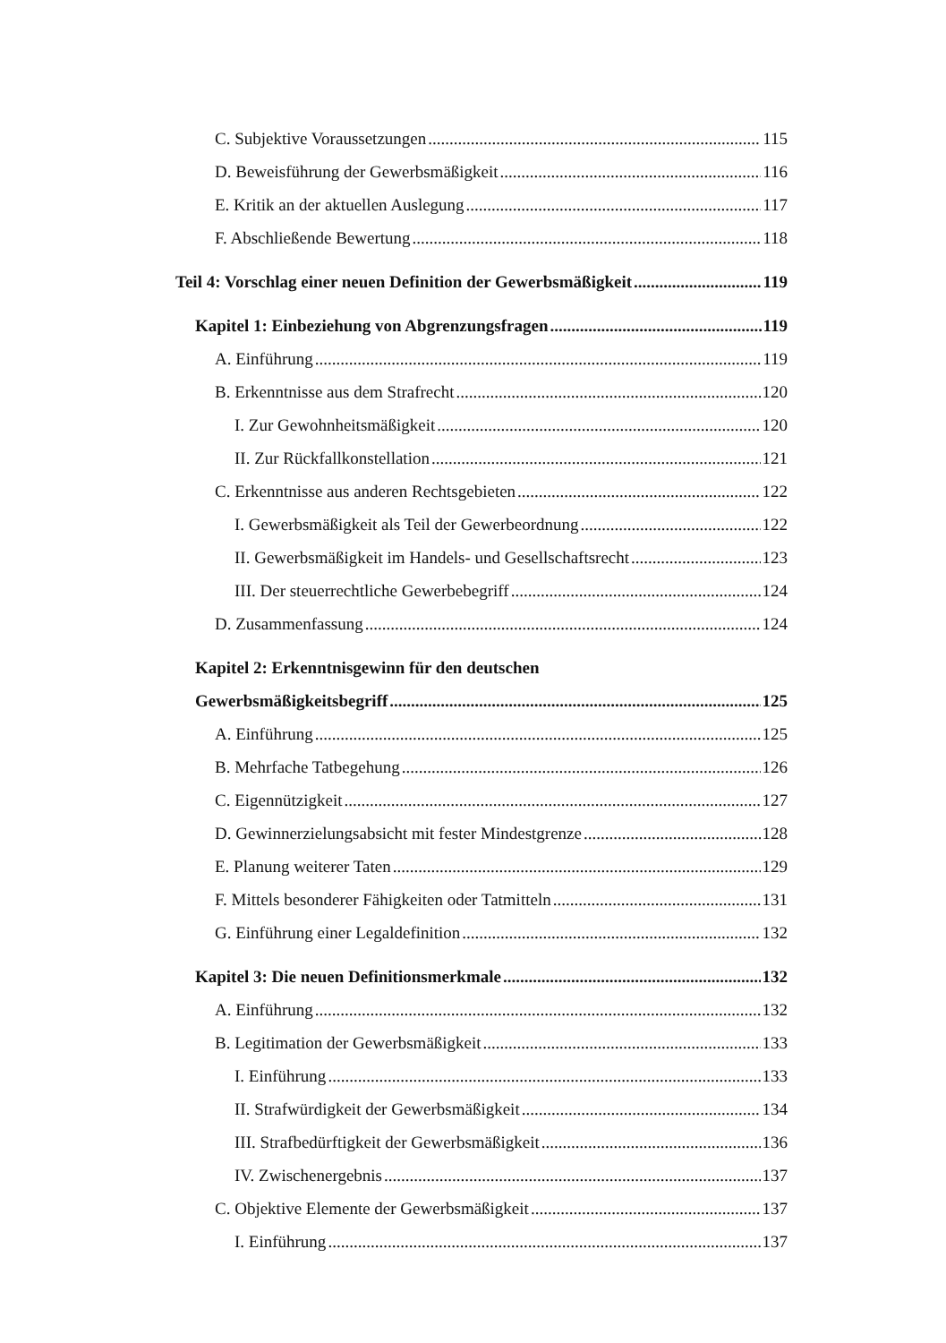C. Subjektive Voraussetzungen 115
D. Beweisführung der Gewerbsmäßigkeit 116
E. Kritik an der aktuellen Auslegung 117
F. Abschließende Bewertung 118
Teil 4: Vorschlag einer neuen Definition der Gewerbsmäßigkeit 119
Kapitel 1: Einbeziehung von Abgrenzungsfragen 119
A. Einführung 119
B. Erkenntnisse aus dem Strafrecht 120
I. Zur Gewohnheitsmäßigkeit 120
II. Zur Rückfallkonstellation 121
C. Erkenntnisse aus anderen Rechtsgebieten 122
I. Gewerbsmäßigkeit als Teil der Gewerbeordnung 122
II. Gewerbsmäßigkeit im Handels- und Gesellschaftsrecht 123
III. Der steuerrechtliche Gewerbebegriff 124
D. Zusammenfassung 124
Kapitel 2: Erkenntnisgewinn für den deutschen
Gewerbsmäßigkeitsbegriff 125
A. Einführung 125
B. Mehrfache Tatbegehung 126
C. Eigennützigkeit 127
D. Gewinnerzielungsabsicht mit fester Mindestgrenze 128
E. Planung weiterer Taten 129
F. Mittels besonderer Fähigkeiten oder Tatmitteln 131
G. Einführung einer Legaldefinition 132
Kapitel 3: Die neuen Definitionsmerkmale 132
A. Einführung 132
B. Legitimation der Gewerbsmäßigkeit 133
I. Einführung 133
II. Strafwürdigkeit der Gewerbsmäßigkeit 134
III. Strafbedürftigkeit der Gewerbsmäßigkeit 136
IV. Zwischenergebnis 137
C. Objektive Elemente der Gewerbsmäßigkeit 137
I. Einführung 137